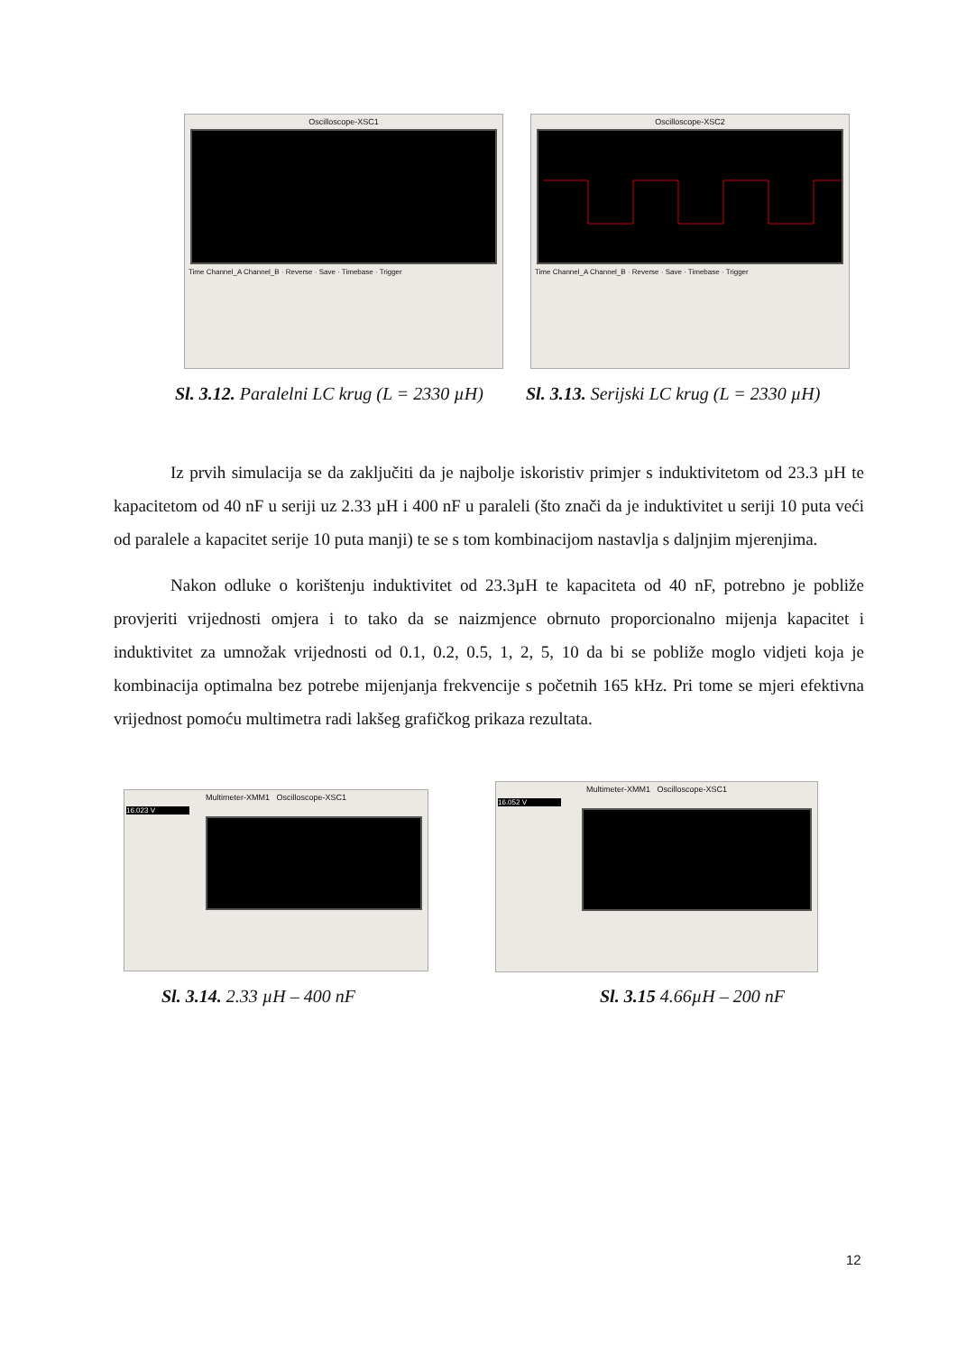Oscilloscope-XSC1
Time Channel_A Channel_B · Reverse · Save · Timebase · Trigger
Oscilloscope-XSC2
Time Channel_A Channel_B · Reverse · Save · Timebase · Trigger
Sl. 3.12. Paralelni LC krug (L = 2330 µH)
Sl. 3.13. Serijski LC krug (L = 2330 µH)
Iz prvih simulacija se da zaključiti da je najbolje iskoristiv primjer s induktivitetom od 23.3 µH te kapacitetom od 40 nF u seriji uz 2.33 µH i 400 nF u paraleli (što znači da je induktivitet u seriji 10 puta veći od paralele a kapacitet serije 10 puta manji) te se s tom kombinacijom nastavlja s daljnjim mjerenjima.
Nakon odluke o korištenju induktivitet od 23.3µH te kapaciteta od 40 nF, potrebno je pobliže provjeriti vrijednosti omjera i to tako da se naizmjence obrnuto proporcionalno mijenja kapacitet i induktivitet za umnožak vrijednosti od 0.1, 0.2, 0.5, 1, 2, 5, 10 da bi se pobliže moglo vidjeti koja je kombinacija optimalna bez potrebe mijenjanja frekvencije s početnih 165 kHz. Pri tome se mjeri efektivna vrijednost pomoću multimetra radi lakšeg grafičkog prikaza rezultata.
Multimeter-XMM1 Oscilloscope-XSC1
16.023 V
Multimeter-XMM1 Oscilloscope-XSC1
16.052 V
Sl. 3.14. 2.33 µH – 400 nF Sl. 3.15 4.66µH – 200 nF
12